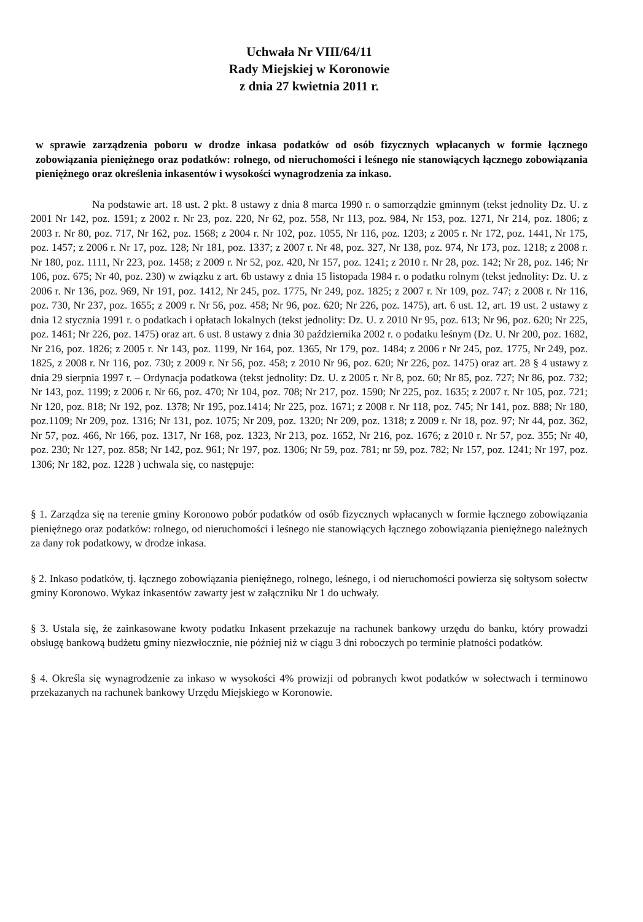Uchwała Nr VIII/64/11
Rady Miejskiej w Koronowie
z dnia 27 kwietnia 2011 r.
w sprawie zarządzenia poboru w drodze inkasa podatków od osób fizycznych wpłacanych w formie łącznego zobowiązania pieniężnego oraz podatków: rolnego, od nieruchomości i leśnego nie stanowiących łącznego zobowiązania pieniężnego oraz określenia inkasentów i wysokości wynagrodzenia za inkaso.
Na podstawie art. 18 ust. 2 pkt. 8 ustawy z dnia 8 marca 1990 r. o samorządzie gminnym (tekst jednolity Dz. U. z 2001 Nr 142, poz. 1591; z 2002 r. Nr 23, poz. 220, Nr 62, poz. 558, Nr 113, poz. 984, Nr 153, poz. 1271, Nr 214, poz. 1806; z 2003 r. Nr 80, poz. 717, Nr 162, poz. 1568; z 2004 r. Nr 102, poz. 1055, Nr 116, poz. 1203; z 2005 r. Nr 172, poz. 1441, Nr 175, poz. 1457; z 2006 r. Nr 17, poz. 128; Nr 181, poz. 1337; z 2007 r. Nr 48, poz. 327, Nr 138, poz. 974, Nr 173, poz. 1218; z 2008 r. Nr 180, poz. 1111, Nr 223, poz. 1458; z 2009 r. Nr 52, poz. 420, Nr 157, poz. 1241; z 2010 r. Nr 28, poz. 142; Nr 28, poz. 146; Nr 106, poz. 675; Nr 40, poz. 230) w związku z art. 6b ustawy z dnia 15 listopada 1984 r. o podatku rolnym (tekst jednolity: Dz. U. z 2006 r. Nr 136, poz. 969, Nr 191, poz. 1412, Nr 245, poz. 1775, Nr 249, poz. 1825; z 2007 r. Nr 109, poz. 747; z 2008 r. Nr 116, poz. 730, Nr 237, poz. 1655; z 2009 r. Nr 56, poz. 458; Nr 96, poz. 620; Nr 226, poz. 1475), art. 6 ust. 12, art. 19 ust. 2 ustawy z dnia 12 stycznia 1991 r. o podatkach i opłatach lokalnych (tekst jednolity: Dz. U. z 2010 Nr 95, poz. 613; Nr 96, poz. 620; Nr 225, poz. 1461; Nr 226, poz. 1475) oraz art. 6 ust. 8 ustawy z dnia 30 października 2002 r. o podatku leśnym (Dz. U. Nr 200, poz. 1682, Nr 216, poz. 1826; z 2005 r. Nr 143, poz. 1199, Nr 164, poz. 1365, Nr 179, poz. 1484; z 2006 r Nr 245, poz. 1775, Nr 249, poz. 1825, z 2008 r. Nr 116, poz. 730; z 2009 r. Nr 56, poz. 458; z 2010 Nr 96, poz. 620; Nr 226, poz. 1475) oraz art. 28 § 4 ustawy z dnia 29 sierpnia 1997 r. – Ordynacja podatkowa (tekst jednolity: Dz. U. z 2005 r. Nr 8, poz. 60; Nr 85, poz. 727; Nr 86, poz. 732; Nr 143, poz. 1199; z 2006 r. Nr 66, poz. 470; Nr 104, poz. 708; Nr 217, poz. 1590; Nr 225, poz. 1635; z 2007 r. Nr 105, poz. 721; Nr 120, poz. 818; Nr 192, poz. 1378; Nr 195, poz.1414; Nr 225, poz. 1671; z 2008 r. Nr 118, poz. 745; Nr 141, poz. 888; Nr 180, poz.1109; Nr 209, poz. 1316; Nr 131, poz. 1075; Nr 209, poz. 1320; Nr 209, poz. 1318; z 2009 r. Nr 18, poz. 97; Nr 44, poz. 362, Nr 57, poz. 466, Nr 166, poz. 1317, Nr 168, poz. 1323, Nr 213, poz. 1652, Nr 216, poz. 1676; z 2010 r. Nr 57, poz. 355; Nr 40, poz. 230; Nr 127, poz. 858; Nr 142, poz. 961; Nr 197, poz. 1306; Nr 59, poz. 781; nr 59, poz. 782; Nr 157, poz. 1241; Nr 197, poz. 1306; Nr 182, poz. 1228 ) uchwala się, co następuje:
§ 1. Zarządza się na terenie gminy Koronowo pobór podatków od osób fizycznych wpłacanych w formie łącznego zobowiązania pieniężnego oraz podatków: rolnego, od nieruchomości i leśnego nie stanowiących łącznego zobowiązania pieniężnego należnych za dany rok podatkowy, w drodze inkasa.
§ 2. Inkaso podatków, tj. łącznego zobowiązania pieniężnego, rolnego, leśnego, i od nieruchomości powierza się sołtysom sołectw gminy Koronowo. Wykaz inkasentów zawarty jest w załączniku Nr 1 do uchwały.
§ 3. Ustala się, że zainkasowane kwoty podatku Inkasent przekazuje na rachunek bankowy urzędu do banku, który prowadzi obsługę bankową budżetu gminy niezwłocznie, nie później niż w ciągu 3 dni roboczych po terminie płatności podatków.
§ 4. Określa się wynagrodzenie za inkaso w wysokości 4% prowizji od pobranych kwot podatków w sołectwach i terminowo przekazanych na rachunek bankowy Urzędu Miejskiego w Koronowie.